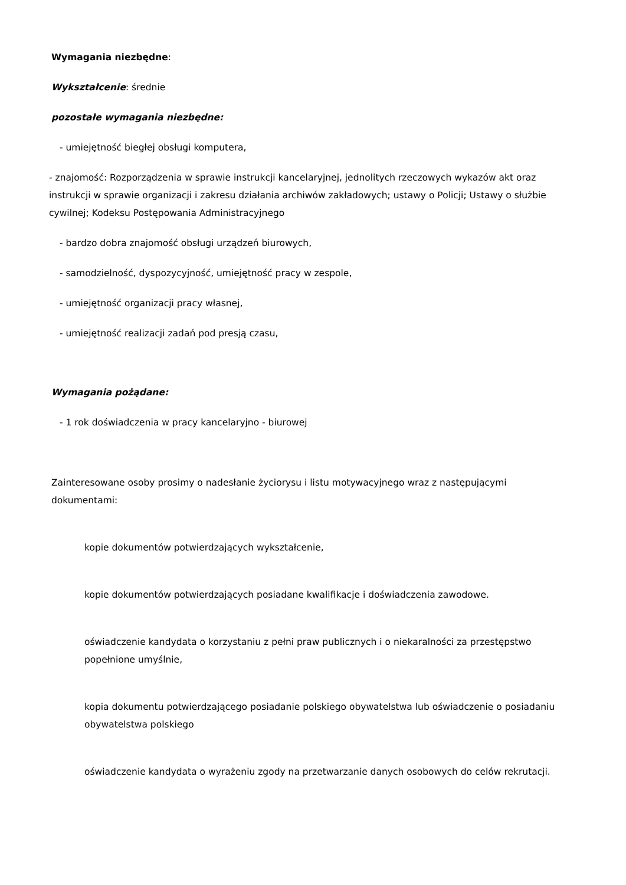Wymagania niezbędne:
Wykształcenie: średnie
pozostałe wymagania niezbędne:
- umiejętność biegłej obsługi komputera,
- znajomość: Rozporządzenia w sprawie instrukcji kancelaryjnej, jednolitych rzeczowych wykazów akt oraz instrukcji w sprawie organizacji i zakresu działania archiwów zakładowych; ustawy o Policji; Ustawy o służbie cywilnej; Kodeksu Postępowania Administracyjnego
- bardzo dobra znajomość obsługi urządzeń biurowych,
- samodzielność, dyspozycyjność, umiejętność pracy w zespole,
- umiejętność organizacji pracy własnej,
- umiejętność realizacji zadań pod presją czasu,
Wymagania pożądane:
- 1 rok doświadczenia w pracy kancelaryjno - biurowej
Zainteresowane osoby prosimy o nadesłanie życiorysu i listu motywacyjnego wraz z następującymi dokumentami:
kopie dokumentów potwierdzających wykształcenie,
kopie dokumentów potwierdzających posiadane kwalifikacje i doświadczenia zawodowe.
oświadczenie kandydata o korzystaniu z pełni praw publicznych i o niekaralności za przestępstwo popełnione umyślnie,
kopia dokumentu potwierdzającego posiadanie polskiego obywatelstwa lub oświadczenie o posiadaniu obywatelstwa polskiego
oświadczenie kandydata o wyrażeniu zgody na przetwarzanie danych osobowych do celów rekrutacji.